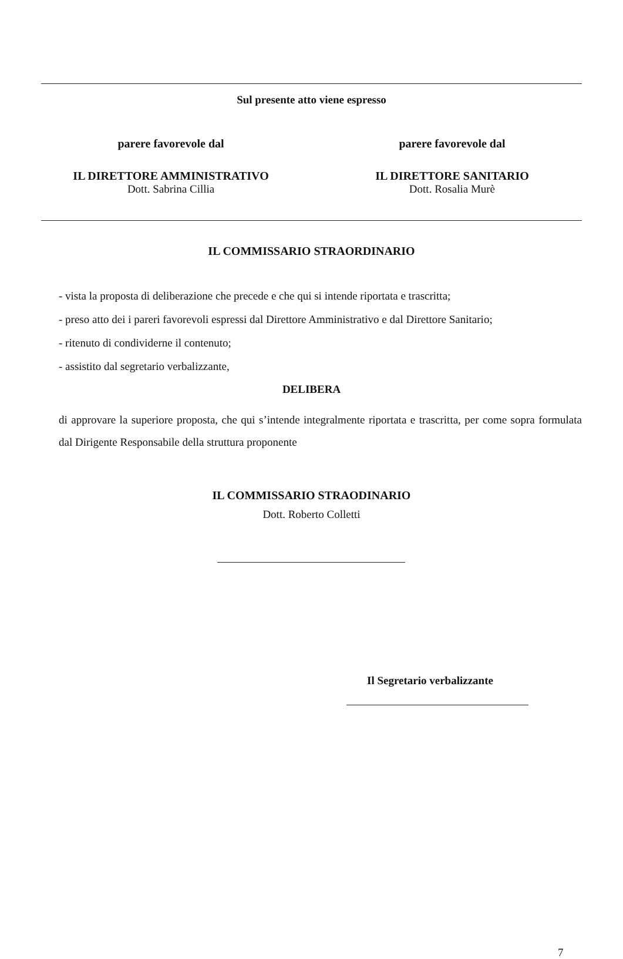Sul presente atto viene espresso
parere favorevole dal
IL DIRETTORE AMMINISTRATIVO
Dott. Sabrina Cillia
parere favorevole dal
IL DIRETTORE SANITARIO
Dott. Rosalia Murè
IL COMMISSARIO STRAORDINARIO
- vista la proposta di deliberazione che precede e che qui si intende riportata e trascritta;
- preso atto dei i pareri favorevoli espressi dal Direttore Amministrativo e dal Direttore Sanitario;
- ritenuto di condividerne il contenuto;
- assistito dal segretario verbalizzante,
DELIBERA
di approvare la superiore proposta, che qui s’intende integralmente riportata e trascritta, per come sopra formulata dal Dirigente Responsabile della struttura proponente
IL COMMISSARIO STRAODINARIO
Dott. Roberto Colletti
Il Segretario verbalizzante
7